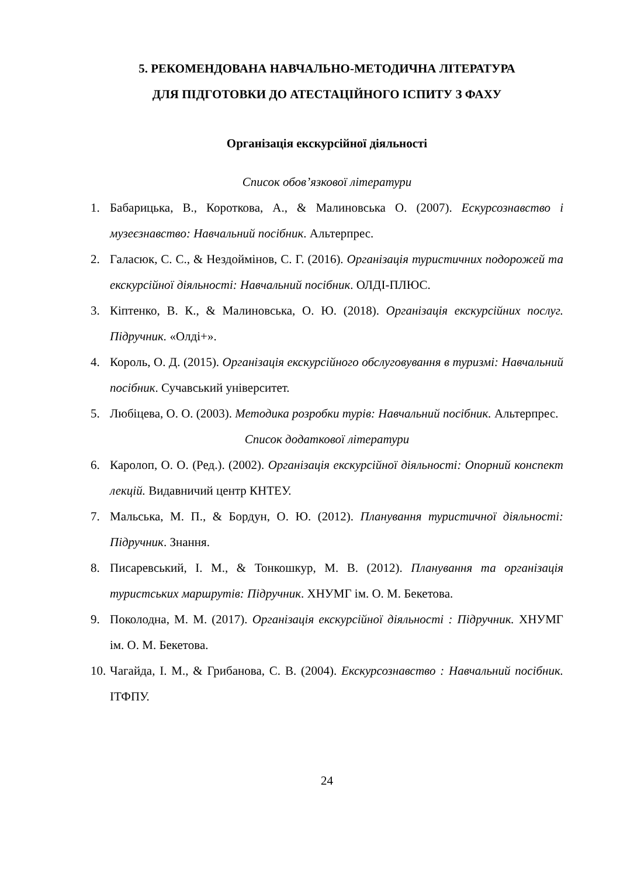5. РЕКОМЕНДОВАНА НАВЧАЛЬНО-МЕТОДИЧНА ЛІТЕРАТУРА
ДЛЯ ПІДГОТОВКИ ДО АТЕСТАЦІЙНОГО ІСПИТУ З ФАХУ
Організація екскурсійної діяльності
Список обов’язкової літератури
1. Бабарицька, В., Короткова, А., & Малиновська О. (2007). Ескурсознавство і музеєзнавство: Навчальний посібник. Альтерпрес.
2. Галасюк, С. С., & Нездоймінов, С. Г. (2016). Організація туристичних подорожей та екскурсійної діяльності: Навчальний посібник. ОЛДІ-ПЛЮС.
3. Кіптенко, В. К., & Малиновська, О. Ю. (2018). Організація екскурсійних послуг. Підручник. «Олді+».
4. Король, О. Д. (2015). Організація екскурсійного обслуговування в туризмі: Навчальний посібник. Сучавський університет.
5. Любіцева, О. О. (2003). Методика розробки турів: Навчальний посібник. Альтерпрес.
Список додаткової літератури
6. Каролоп, О. О. (Ред.). (2002). Організація екскурсійної діяльності: Опорний конспект лекцій. Видавничий центр КНТЕУ.
7. Мальська, М. П., & Бордун, О. Ю. (2012). Планування туристичної діяльності: Підручник. Знання.
8. Писаревський, І. М., & Тонкошкур, М. В. (2012). Планування та організація туристських маршрутів: Підручник. ХНУМГ ім. О. М. Бекетова.
9. Поколодна, М. М. (2017). Організація екскурсійної діяльності : Підручник. ХНУМГ ім. О. М. Бекетова.
10. Чагайда, І. М., & Грибанова, С. В. (2004). Екскурсознавство : Навчальний посібник. ІТФПУ.
24